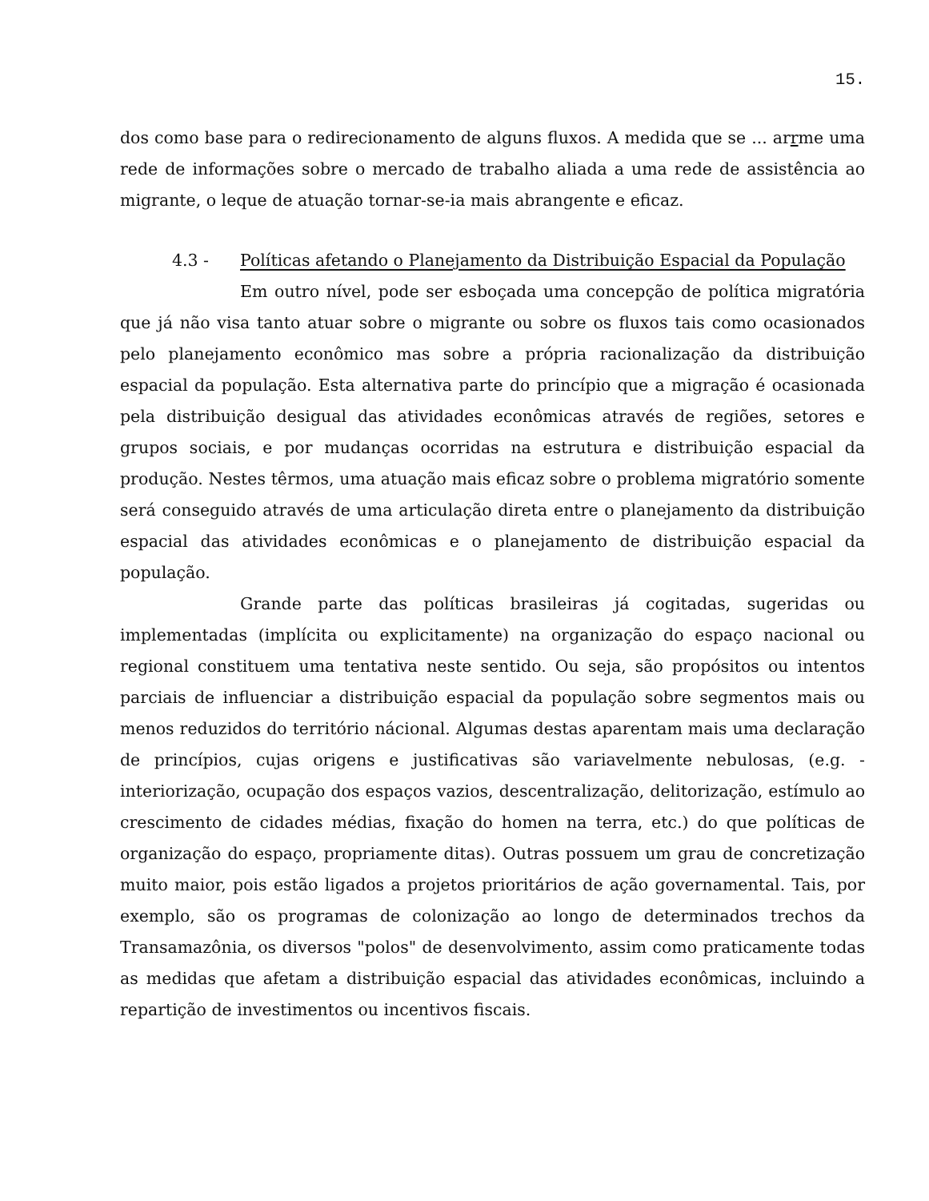15.
dos como base para o redirecionamento de alguns fluxos. A medida que se ... arrme uma rede de informações sobre o mercado de trabalho aliada a uma rede de assistência ao migrante, o leque de atuação tornar-se-ia mais abrangente e eficaz.
4.3 - Políticas afetando o Planejamento da Distribuição Espacial da População
Em outro nível, pode ser esboçada uma concepção de política migratória que já não visa tanto atuar sobre o migrante ou sobre os fluxos tais como ocasionados pelo planejamento econômico mas sobre a própria racionalização da distribuição espacial da população. Esta alternativa parte do princípio que a migração é ocasionada pela distribuição desigual das atividades econômicas através de regiões, setores e grupos sociais, e por mudanças ocorridas na estrutura e distribuição espacial da produção. Nestes têrmos, uma atuação mais eficaz sobre o problema migratório somente será conseguido através de uma articulação direta entre o planejamento da distribuição espacial das atividades econômicas e o planejamento de distribuição espacial da população.
Grande parte das políticas brasileiras já cogitadas, sugeridas ou implementadas (implícita ou explicitamente) na organização do espaço nacional ou regional constituem uma tentativa neste sentido. Ou seja, são propósitos ou intentos parciais de influenciar a distribuição espacial da população sobre segmentos mais ou menos reduzidos do território nácional. Algumas destas aparentam mais uma declaração de princípios, cujas origens e justificativas são variavelmente nebulosas, (e.g. - interiorização, ocupação dos espaços vazios, descentralização, delitorização, estímulo ao crescimento de cidades médias, fixação do homen na terra, etc.) do que políticas de organização do espaço, propriamente ditas). Outras possuem um grau de concretização muito maior, pois estão ligados a projetos prioritários de ação governamental. Tais, por exemplo, são os programas de colonização ao longo de determinados trechos da Transamazônia, os diversos "polos" de desenvolvimento, assim como praticamente todas as medidas que afetam a distribuição espacial das atividades econômicas, incluindo a repartição de investimentos ou incentivos fiscais.